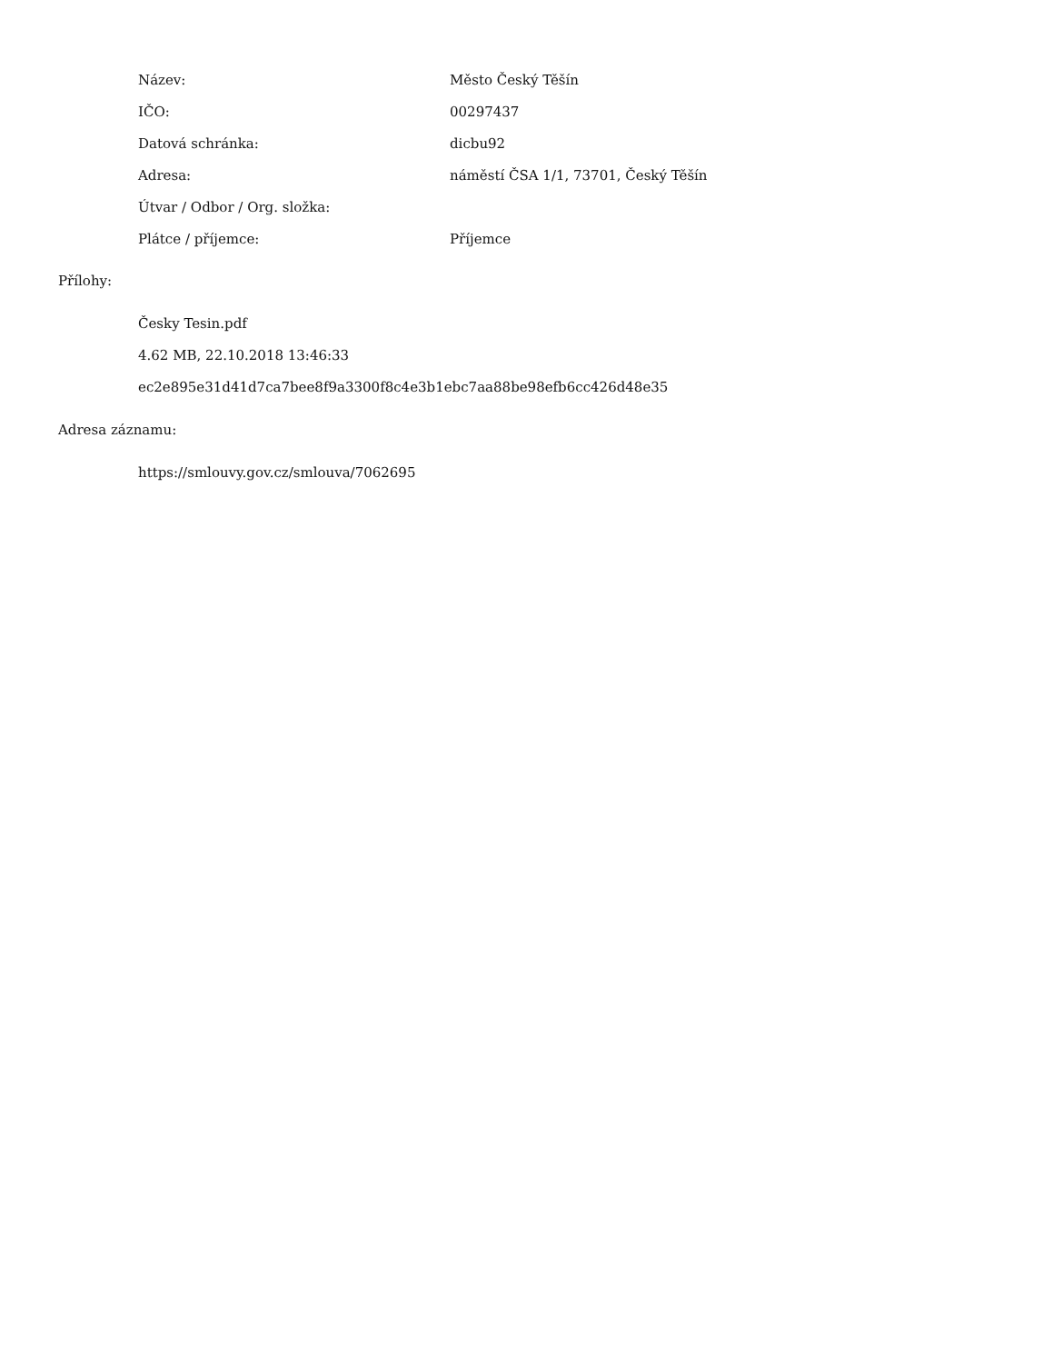| Název: | Město Český Těšín |
| IČO: | 00297437 |
| Datová schránka: | dicbu92 |
| Adresa: | náměstí ČSA 1/1, 73701, Český Těšín |
| Útvar / Odbor / Org. složka: | |
| Plátce / příjemce: | Příjemce |
Přílohy:
Česky Tesin.pdf
4.62 MB, 22.10.2018 13:46:33
ec2e895e31d41d7ca7bee8f9a3300f8c4e3b1ebc7aa88be98efb6cc426d48e35
Adresa záznamu:
https://smlouvy.gov.cz/smlouva/7062695